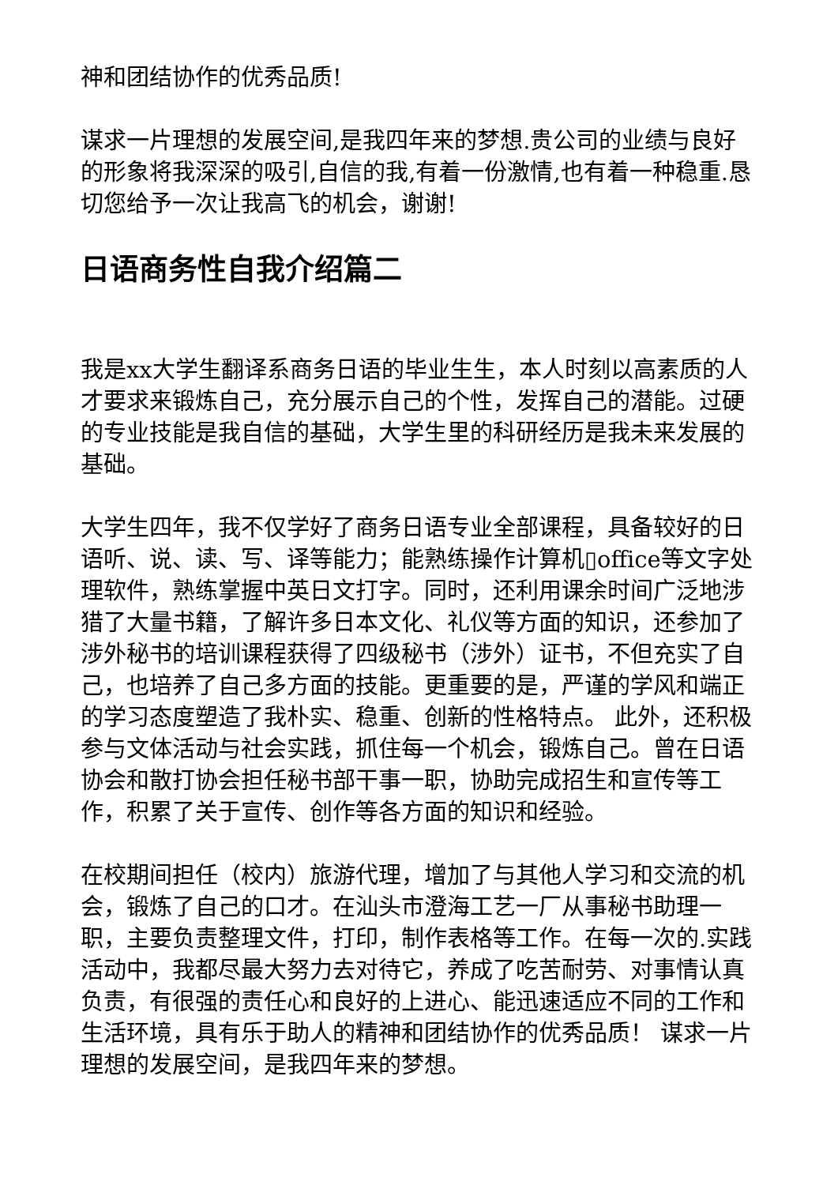神和团结协作的优秀品质!
谋求一片理想的发展空间,是我四年来的梦想.贵公司的业绩与良好的形象将我深深的吸引,自信的我,有着一份激情,也有着一种稳重.恳切您给予一次让我高飞的机会，谢谢!
日语商务性自我介绍篇二
我是xx大学生翻译系商务日语的毕业生生，本人时刻以高素质的人才要求来锻炼自己，充分展示自己的个性，发挥自己的潜能。过硬的专业技能是我自信的基础，大学生里的科研经历是我未来发展的基础。
大学生四年，我不仅学好了商务日语专业全部课程，具备较好的日语听、说、读、写、译等能力；能熟练操作计算机▯office等文字处理软件，熟练掌握中英日文打字。同时，还利用课余时间广泛地涉猎了大量书籍，了解许多日本文化、礼仪等方面的知识，还参加了涉外秘书的培训课程获得了四级秘书（涉外）证书，不但充实了自己，也培养了自己多方面的技能。更重要的是，严谨的学风和端正的学习态度塑造了我朴实、稳重、创新的性格特点。 此外，还积极参与文体活动与社会实践，抓住每一个机会，锻炼自己。曾在日语协会和散打协会担任秘书部干事一职，协助完成招生和宣传等工作，积累了关于宣传、创作等各方面的知识和经验。
在校期间担任（校内）旅游代理，增加了与其他人学习和交流的机会，锻炼了自己的口才。在汕头市澄海工艺一厂从事秘书助理一职，主要负责整理文件，打印，制作表格等工作。在每一次的.实践活动中，我都尽最大努力去对待它，养成了吃苦耐劳、对事情认真负责，有很强的责任心和良好的上进心、能迅速适应不同的工作和生活环境，具有乐于助人的精神和团结协作的优秀品质！ 谋求一片理想的发展空间，是我四年来的梦想。